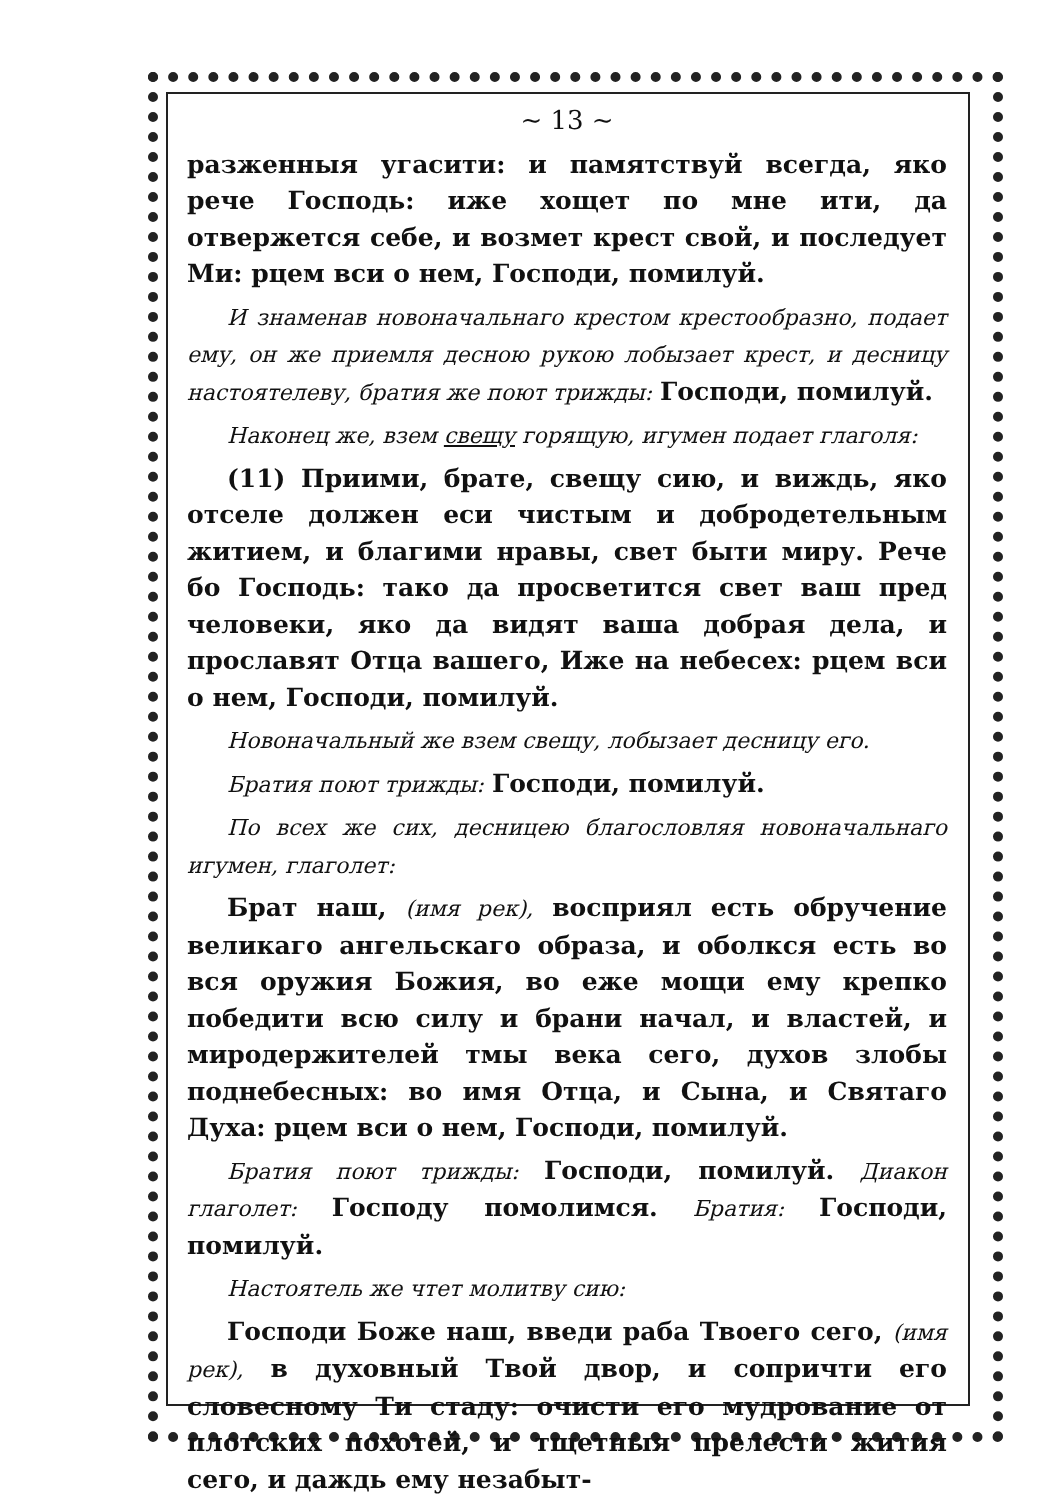~ 13 ~
разженныя угасити: и памятствуй всегда, яко рече Господь: иже хощет по мне ити, да отвержется себе, и возмет крест свой, и последует Ми: рцем вси о нем, Господи, помилуй.
И знаменав новоначальнаго крестом крестообразно, подает ему, он же приемля десною рукою лобызает крест, и десницу настоятелеву, братия же поют трижды: Господи, помилуй.
Наконец же, взем свещу горящую, игумен подает глаголя:
(11) Приими, брате, свещу сию, и виждь, яко отселе должен еси чистым и добродетельным житием, и благими нравы, свет быти миру. Рече бо Господь: тако да просветится свет ваш пред человеки, яко да видят ваша добрая дела, и прославят Отца вашего, Иже на небесех: рцем вси о нем, Господи, помилуй.
Новоначальный же взем свещу, лобызает десницу его.
Братия поют трижды: Господи, помилуй.
По всех же сих, десницею благословляя новоначальнаго игумен, глаголет:
Брат наш, (имя рек), восприял есть обручение великаго ангельскаго образа, и оболкся есть во вся оружия Божия, во еже мощи ему крепко победити всю силу и брани начал, и властей, и миродержителей тмы века сего, духов злобы поднебесных: во имя Отца, и Сына, и Святаго Духа: рцем вси о нем, Господи, помилуй.
Братия поют трижды: Господи, помилуй. Диакон глаголет: Господу помолимся. Братия: Господи, помилуй.
Настоятель же чтет молитву сию:
Господи Боже наш, введи раба Твоего сего, (имя рек), в духовный Твой двор, и сопричти его словесному Ти стаду: очисти его мудрование от плотских похотей, и тщетныя прелести жития сего, и даждь ему незабыт-